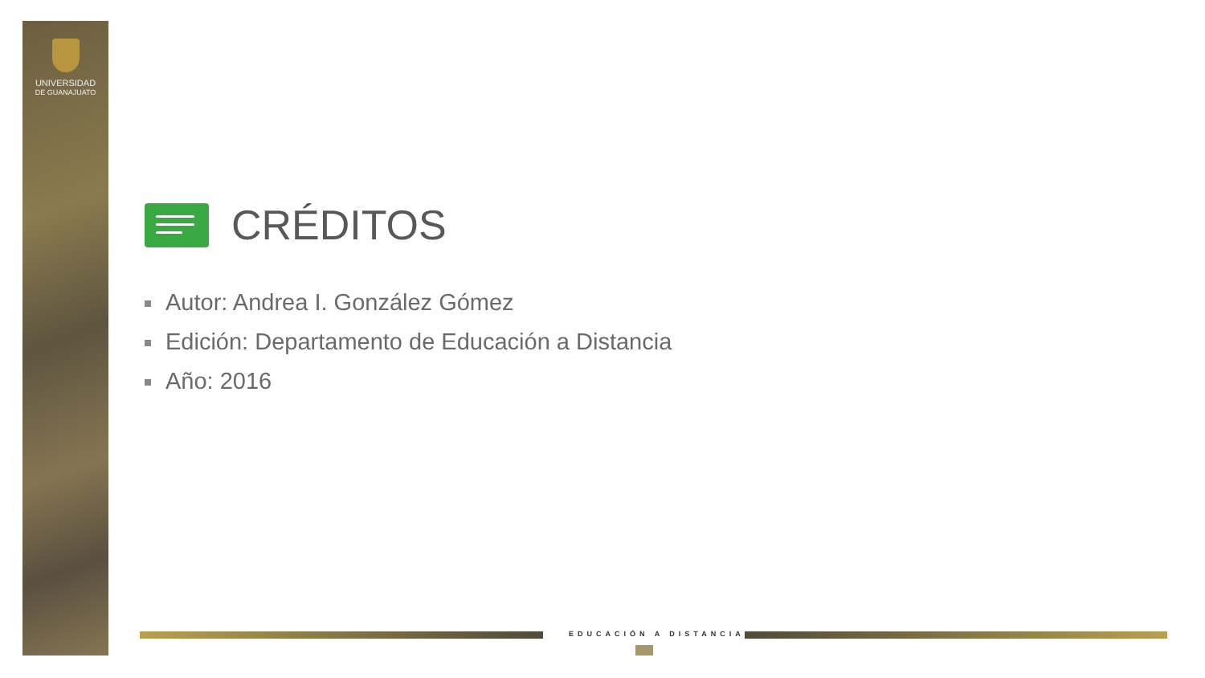UNIVERSIDAD
DE GUANAJUATO
CRÉDITOS
Autor: Andrea I. González Gómez
Edición: Departamento de Educación a Distancia
Año: 2016
EDUCACIÓN A DISTANCIA